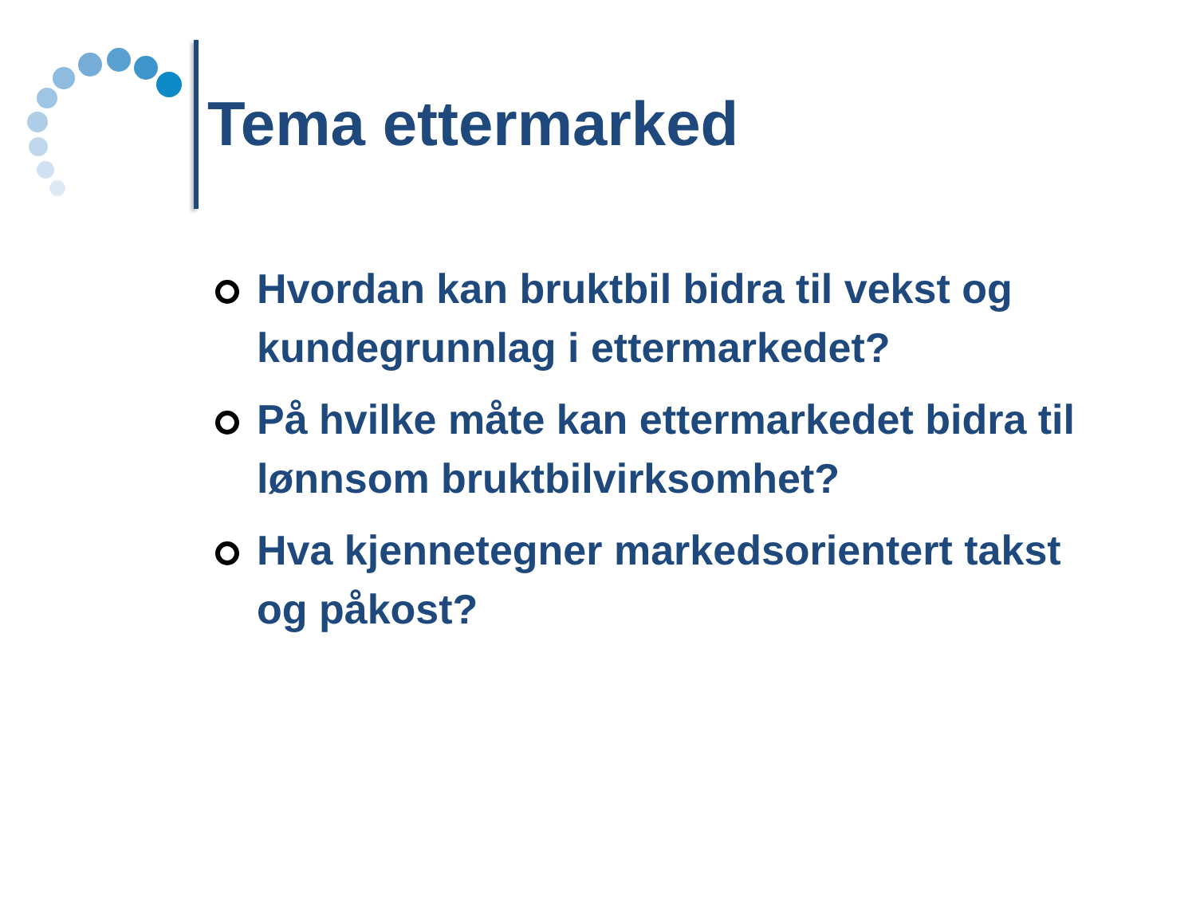Tema ettermarked
Hvordan kan bruktbil bidra til vekst og kundegrunnlag i ettermarkedet?
På hvilke måte kan ettermarkedet bidra til lønnsom bruktbilvirksomhet?
Hva kjennetegner markedsorientert takst og påkost?